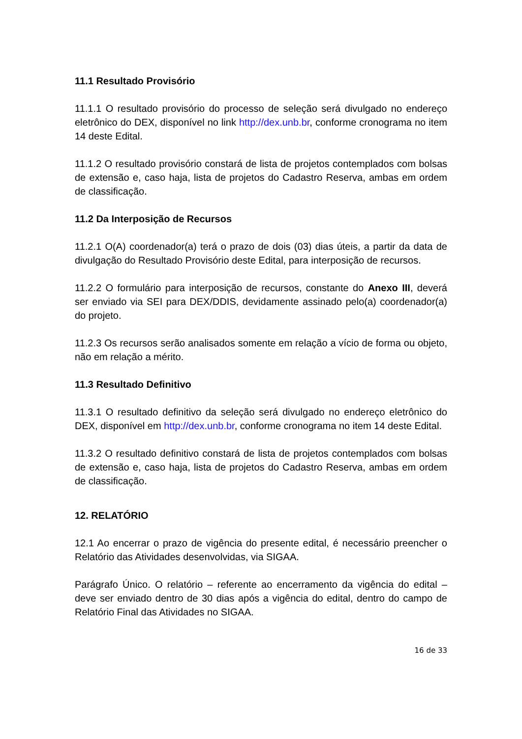11.1 Resultado Provisório
11.1.1 O resultado provisório do processo de seleção será divulgado no endereço eletrônico do DEX, disponível no link http://dex.unb.br, conforme cronograma no item 14 deste Edital.
11.1.2 O resultado provisório constará de lista de projetos contemplados com bolsas de extensão e, caso haja, lista de projetos do Cadastro Reserva, ambas em ordem de classificação.
11.2 Da Interposição de Recursos
11.2.1 O(A) coordenador(a) terá o prazo de dois (03) dias úteis, a partir da data de divulgação do Resultado Provisório deste Edital, para interposição de recursos.
11.2.2 O formulário para interposição de recursos, constante do Anexo III, deverá ser enviado via SEI para DEX/DDIS, devidamente assinado pelo(a) coordenador(a) do projeto.
11.2.3 Os recursos serão analisados somente em relação a vício de forma ou objeto, não em relação a mérito.
11.3 Resultado Definitivo
11.3.1 O resultado definitivo da seleção será divulgado no endereço eletrônico do DEX, disponível em http://dex.unb.br, conforme cronograma no item 14 deste Edital.
11.3.2 O resultado definitivo constará de lista de projetos contemplados com bolsas de extensão e, caso haja, lista de projetos do Cadastro Reserva, ambas em ordem de classificação.
12. RELATÓRIO
12.1 Ao encerrar o prazo de vigência do presente edital, é necessário preencher o Relatório das Atividades desenvolvidas, via SIGAA.
Parágrafo Único. O relatório – referente ao encerramento da vigência do edital – deve ser enviado dentro de 30 dias após a vigência do edital, dentro do campo de Relatório Final das Atividades no SIGAA.
16 de 33